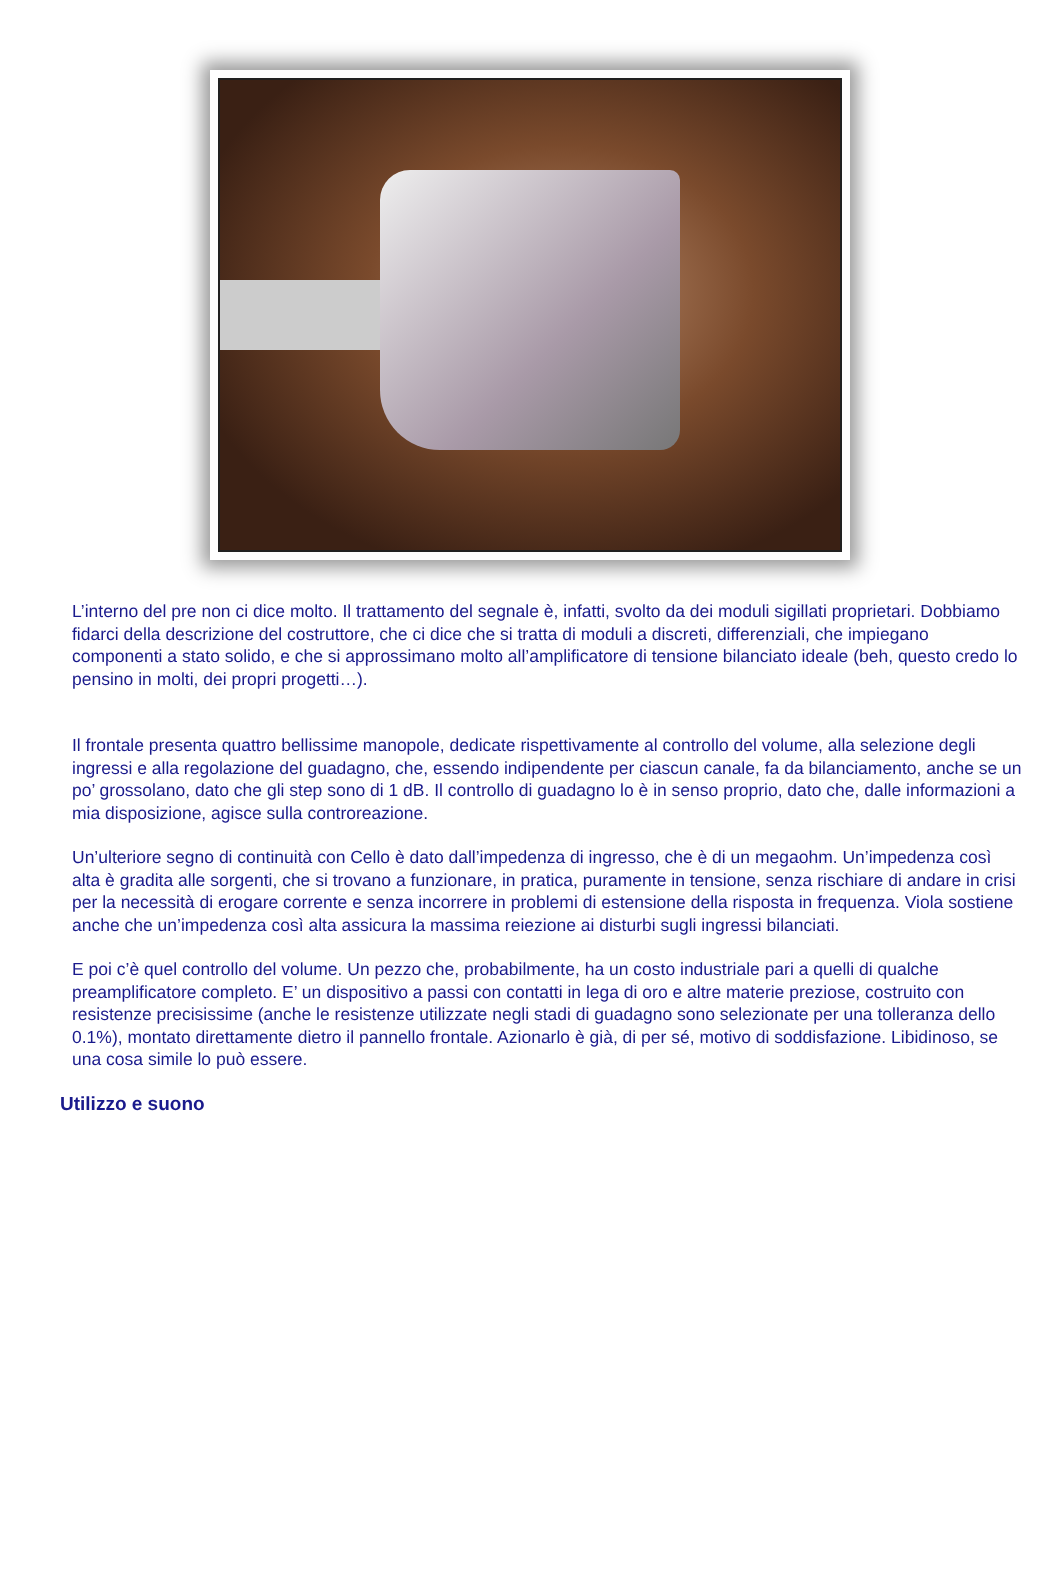L’interno del pre non ci dice molto. Il trattamento del segnale è, infatti, svolto da dei moduli sigillati proprietari. Dobbiamo fidarci della descrizione del costruttore, che ci dice che si tratta di moduli a discreti, differenziali, che impiegano componenti a stato solido, e che si approssimano molto all’amplificatore di tensione bilanciato ideale (beh, questo credo lo pensino in molti, dei propri progetti…).
Il frontale presenta quattro bellissime manopole, dedicate rispettivamente al controllo del volume, alla selezione degli ingressi e alla regolazione del guadagno, che, essendo indipendente per ciascun canale, fa da bilanciamento, anche se un po’ grossolano, dato che gli step sono di 1 dB. Il controllo di guadagno lo è in senso proprio, dato che, dalle informazioni a mia disposizione, agisce sulla controreazione.
Un’ulteriore segno di continuità con Cello è dato dall’impedenza di ingresso, che è di un megaohm. Un’impedenza così alta è gradita alle sorgenti, che si trovano a funzionare, in pratica, puramente in tensione, senza rischiare di andare in crisi per la necessità di erogare corrente e senza incorrere in problemi di estensione della risposta in frequenza. Viola sostiene anche che un’impedenza così alta assicura la massima reiezione ai disturbi sugli ingressi bilanciati.
E poi c’è quel controllo del volume. Un pezzo che, probabilmente, ha un costo industriale pari a quelli di qualche preamplificatore completo. E’ un dispositivo a passi con contatti in lega di oro e altre materie preziose, costruito con resistenze precisissime (anche le resistenze utilizzate negli stadi di guadagno sono selezionate per una tolleranza dello 0.1%), montato direttamente dietro il pannello frontale. Azionarlo è già, di per sé, motivo di soddisfazione. Libidinoso, se una cosa simile lo può essere.
Utilizzo e suono